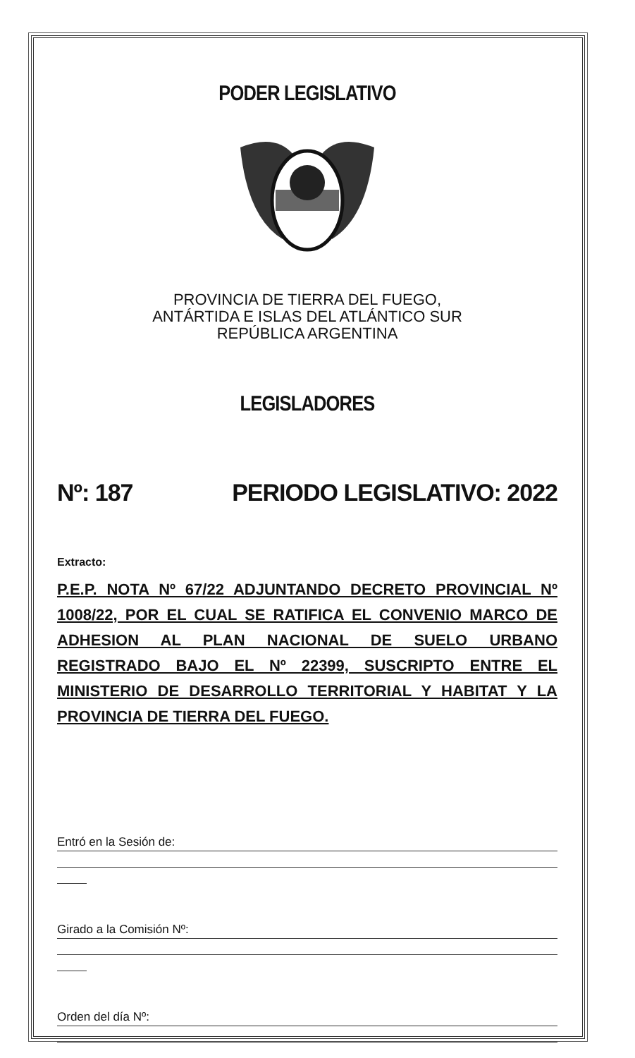PODER LEGISLATIVO
PROVINCIA DE TIERRA DEL FUEGO,
ANTÁRTIDA E ISLAS DEL ATLÁNTICO SUR
REPÚBLICA ARGENTINA
LEGISLADORES
Nº: 187 PERIODO LEGISLATIVO: 2022
Extracto:
P.E.P. NOTA Nº 67/22 ADJUNTANDO DECRETO PROVINCIAL Nº 1008/22, POR EL CUAL SE RATIFICA EL CONVENIO MARCO DE ADHESION AL PLAN NACIONAL DE SUELO URBANO REGISTRADO BAJO EL Nº 22399, SUSCRIPTO ENTRE EL MINISTERIO DE DESARROLLO TERRITORIAL Y HABITAT Y LA PROVINCIA DE TIERRA DEL FUEGO.
Entró en la Sesión de:
Girado a la Comisión Nº:
Orden del día Nº: